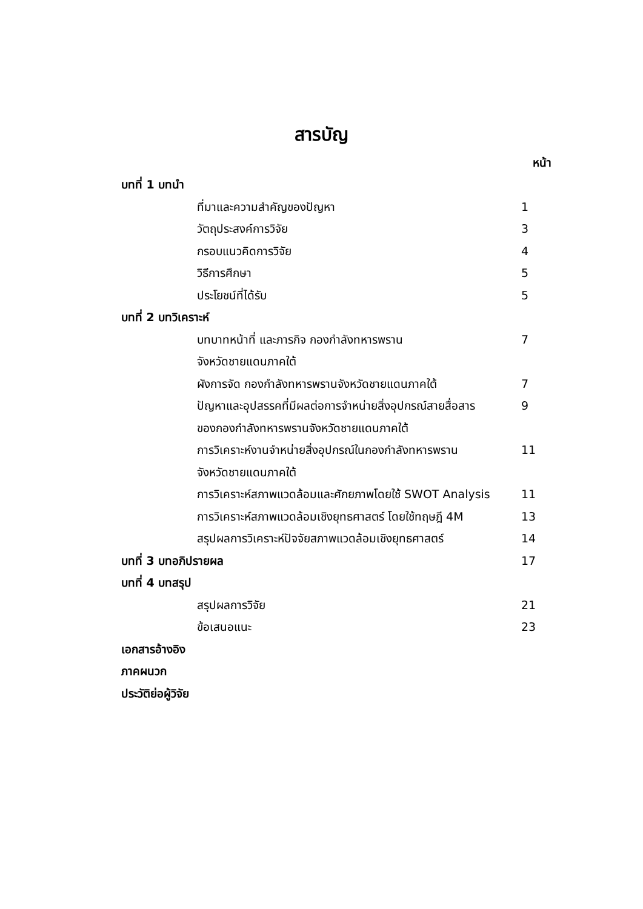สารบัญ
หน้า
บทที่ 1 บทนำ
ที่มาและความสำคัญของปัญหา 1
วัตถุประสงค์การวิจัย 3
กรอบแนวคิดการวิจัย 4
วิธีการศึกษา 5
ประโยชน์ที่ได้รับ 5
บทที่ 2 บทวิเคราะห์
บทบาทหน้าที่ และภารกิจ กองกำลังทหารพราน
จังหวัดชายแดนภาคใต้ 7
ผังการจัด กองกำลังทหารพรานจังหวัดชายแดนภาคใต้ 7
ปัญหาและอุปสรรคที่มีผลต่อการจำหน่ายสิ่งอุปกรณ์สายสื่อสาร
ของกองกำลังทหารพรานจังหวัดชายแดนภาคใต้ 9
การวิเคราะห์งานจำหน่ายสิ่งอุปกรณ์ในกองกำลังทหารพราน
จังหวัดชายแดนภาคใต้ 11
การวิเคราะห์สภาพแวดล้อมและศักยภาพโดยใช้ SWOT Analysis 11
การวิเคราะห์สภาพแวดล้อมเชิงยุทธศาสตร์ โดยใช้ทฤษฎี 4M 13
สรุปผลการวิเคราะห์ปัจจัยสภาพแวดล้อมเชิงยุทธศาสตร์ 14
บทที่ 3 บทอภิปรายผล 17
บทที่ 4 บทสรุป
สรุปผลการวิจัย 21
ข้อเสนอแนะ 23
เอกสารอ้างอิง
ภาคผนวก
ประวัติย่อผู้วิจัย